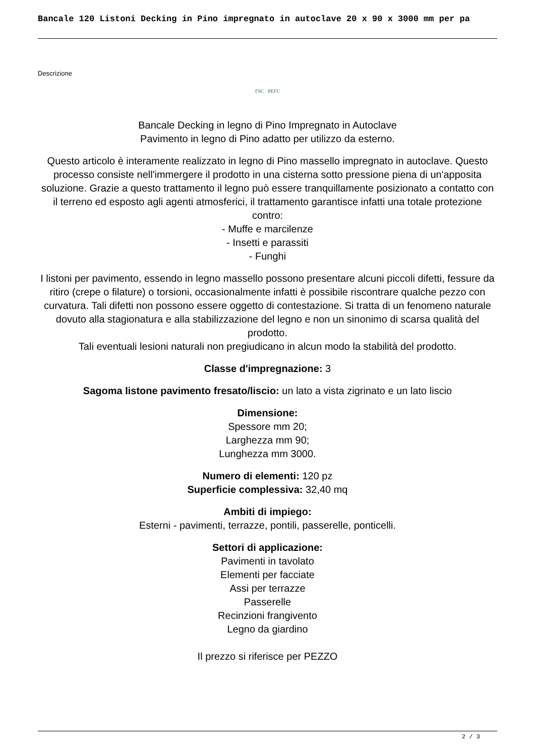Bancale 120 Listoni Decking in Pino impregnato in autoclave 20 x 90 x 3000 mm per pa
Descrizione
FSC PEFC
Bancale Decking in legno di Pino Impregnato in Autoclave
Pavimento in legno di Pino adatto per utilizzo da esterno.
Questo articolo è interamente realizzato in legno di Pino massello impregnato in autoclave. Questo processo consiste nell'immergere il prodotto in una cisterna sotto pressione piena di un'apposita soluzione. Grazie a questo trattamento il legno può essere tranquillamente posizionato a contatto con il terreno ed esposto agli agenti atmosferici, il trattamento garantisce infatti una totale protezione contro:
- Muffe e marcilenze
- Insetti e parassiti
- Funghi
I listoni per pavimento, essendo in legno massello possono presentare alcuni piccoli difetti, fessure da ritiro (crepe o filature) o torsioni, occasionalmente infatti è possibile riscontrare qualche pezzo con curvatura. Tali difetti non possono essere oggetto di contestazione. Si tratta di un fenomeno naturale dovuto alla stagionatura e alla stabilizzazione del legno e non un sinonimo di scarsa qualità del prodotto.
Tali eventuali lesioni naturali non pregiudicano in alcun modo la stabilità del prodotto.
Classe d'impregnazione: 3
Sagoma listone pavimento fresato/liscio: un lato a vista zigrinato e un lato liscio
Dimensione:
Spessore mm 20;
Larghezza mm 90;
Lunghezza mm 3000.
Numero di elementi: 120 pz
Superficie complessiva: 32,40 mq
Ambiti di impiego:
Esterni - pavimenti, terrazze, pontili, passerelle, ponticelli.
Settori di applicazione:
Pavimenti in tavolato
Elementi per facciate
Assi per terrazze
Passerelle
Recinzioni frangivento
Legno da giardino
Il prezzo si riferisce per PEZZO
2 / 3